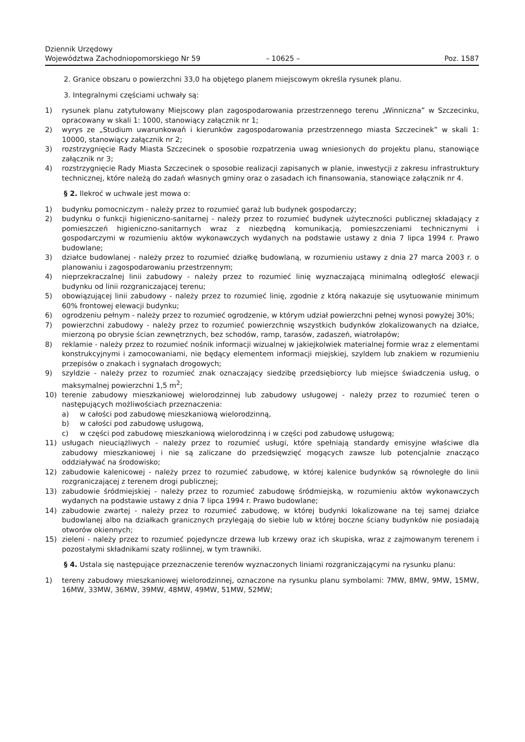Dziennik Urzędowy
Województwa Zachodniopomorskiego Nr 59
– 10625 –
Poz. 1587
2. Granice obszaru o powierzchni 33,0 ha objętego planem miejscowym określa rysunek planu.
3. Integralnymi częściami uchwały są:
1) rysunek planu zatytułowany Miejscowy plan zagospodarowania przestrzennego terenu „Winniczna” w Szczecinku, opracowany w skali 1: 1000, stanowiący załącznik nr 1;
2) wyrys ze „Studium uwarunkowań i kierunków zagospodarowania przestrzennego miasta Szczecinek” w skali 1: 10000, stanowiący załącznik nr 2;
3) rozstrzygnięcie Rady Miasta Szczecinek o sposobie rozpatrzenia uwag wniesionych do projektu planu, stanowiące załącznik nr 3;
4) rozstrzygnięcie Rady Miasta Szczecinek o sposobie realizacji zapisanych w planie, inwestycji z zakresu infrastruktury technicznej, które należą do zadań własnych gminy oraz o zasadach ich finansowania, stanowiące załącznik nr 4.
§ 2. Ilekroć w uchwale jest mowa o:
1) budynku pomocniczym - należy przez to rozumieć garaż lub budynek gospodarczy;
2) budynku o funkcji higieniczno-sanitarnej - należy przez to rozumieć budynek użyteczności publicznej składający z pomieszczeń higieniczno-sanitarnych wraz z niezbędną komunikacją, pomieszczeniami technicznymi i gospodarczymi w rozumieniu aktów wykonawczych wydanych na podstawie ustawy z dnia 7 lipca 1994 r. Prawo budowlane;
3) działce budowlanej - należy przez to rozumieć działkę budowlaną, w rozumieniu ustawy z dnia 27 marca 2003 r. o planowaniu i zagospodarowaniu przestrzennym;
4) nieprzekraczalnej linii zabudowy - należy przez to rozumieć linię wyznaczającą minimalną odległość elewacji budynku od linii rozgraniczającej terenu;
5) obowiązującej linii zabudowy - należy przez to rozumieć linię, zgodnie z którą nakazuje się usytuowanie minimum 60% frontowej elewacji budynku;
6) ogrodzeniu pełnym - należy przez to rozumieć ogrodzenie, w którym udział powierzchni pełnej wynosi powyżej 30%;
7) powierzchni zabudowy - należy przez to rozumieć powierzchnię wszystkich budynków zlokalizowanych na działce, mierzoną po obrysie ścian zewnętrznych, bez schodów, ramp, tarasów, zadaszeń, wiatrołapów;
8) reklamie - należy przez to rozumieć nośnik informacji wizualnej w jakiejkolwiek materialnej formie wraz z elementami konstrukcyjnymi i zamocowaniami, nie będący elementem informacji miejskiej, szyldem lub znakiem w rozumieniu przepisów o znakach i sygnałach drogowych;
9) szyldzie - należy przez to rozumieć znak oznaczający siedzibę przedsiębiorcy lub miejsce świadczenia usług, o maksymalnej powierzchni 1,5 m<sup>2</sup>;
10) terenie zabudowy mieszkaniowej wielorodzinnej lub zabudowy usługowej - należy przez to rozumieć teren o następujących możliwościach przeznaczenia:
a) w całości pod zabudowę mieszkaniową wielorodzinną,
b) w całości pod zabudowę usługową,
c) w części pod zabudowę mieszkaniową wielorodzinną i w części pod zabudowę usługową;
11) usługach nieuciążliwych - należy przez to rozumieć usługi, które spełniają standardy emisyjne właściwe dla zabudowy mieszkaniowej i nie są zaliczane do przedsięwzięć mogących zawsze lub potencjalnie znacząco oddziaływać na środowisko;
12) zabudowie kalenicowej - należy przez to rozumieć zabudowę, w której kalenice budynków są równoległe do linii rozgraniczającej z terenem drogi publicznej;
13) zabudowie śródmiejskiej - należy przez to rozumieć zabudowę śródmiejską, w rozumieniu aktów wykonawczych wydanych na podstawie ustawy z dnia 7 lipca 1994 r. Prawo budowlane;
14) zabudowie zwartej - należy przez to rozumieć zabudowę, w której budynki lokalizowane na tej samej działce budowlanej albo na działkach granicznych przylegają do siebie lub w której boczne ściany budynków nie posiadają otworów okiennych;
15) zieleni - należy przez to rozumieć pojedyncze drzewa lub krzewy oraz ich skupiska, wraz z zajmowanym terenem i pozostałymi składnikami szaty roślinnej, w tym trawniki.
§ 4. Ustala się następujące przeznaczenie terenów wyznaczonych liniami rozgraniczającymi na rysunku planu:
1) tereny zabudowy mieszkaniowej wielorodzinnej, oznaczone na rysunku planu symbolami: 7MW, 8MW, 9MW, 15MW, 16MW, 33MW, 36MW, 39MW, 48MW, 49MW, 51MW, 52MW;